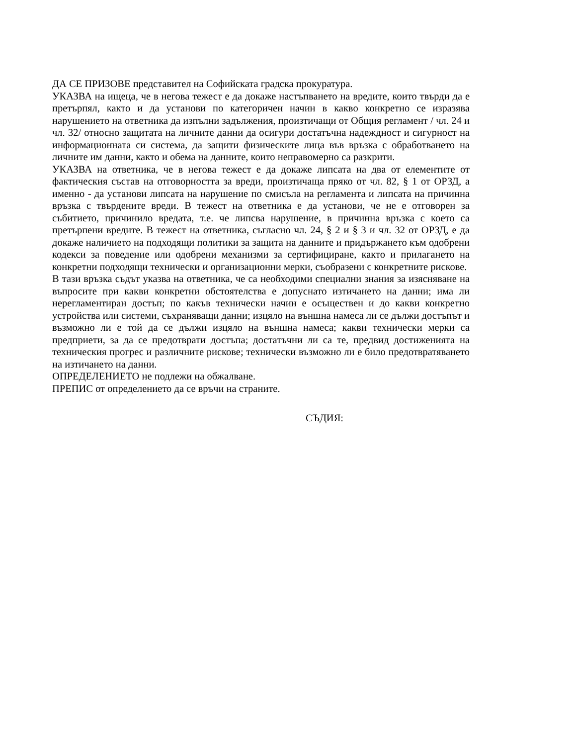ДА СЕ ПРИЗОВЕ представител на Софийската градска прокуратура.
УКАЗВА на ищеца, че в негова тежест е да докаже настъпването на вредите, които твърди да е претърпял, както и да установи по категоричен начин в какво конкретно се изразява нарушението на ответника да изпълни задължения, произтичащи от Общия регламент / чл. 24 и чл. 32/ относно защитата на личните данни да осигури достатъчна надеждност и сигурност на информационната си система, да защити физическите лица във връзка с обработването на личните им данни, както и обема на данните, които неправомерно са разкрити.
УКАЗВА на ответника, че в негова тежест е да докаже липсата на два от елементите от фактическия състав на отговорността за вреди, произтичаща пряко от чл. 82, § 1 от ОРЗД, а именно - да установи липсата на нарушение по смисъла на регламента и липсата на причинна връзка с твърдените вреди. В тежест на ответника е да установи, че не е отговорен за събитието, причинило вредата, т.е. че липсва нарушение, в причинна връзка с което са претърпени вредите. В тежест на ответника, съгласно чл. 24, § 2 и § 3 и чл. 32 от ОРЗД, е да докаже наличието на подходящи политики за защита на данните и придържането към одобрени кодекси за поведение или одобрени механизми за сертифициране, както и прилагането на конкретни подходящи технически и организационни мерки, съобразени с конкретните рискове.
В тази връзка съдът указва на ответника, че са необходими специални знания за изясняване на въпросите при какви конкретни обстоятелства е допуснато изтичането на данни; има ли нерегламентиран достъп; по какъв технически начин е осъществен и до какви конкретно устройства или системи, съхраняващи данни; изцяло на външна намеса ли се дължи достъпът и възможно ли е той да се дължи изцяло на външна намеса; какви технически мерки са предприети, за да се предотврати достъпа; достатъчни ли са те, предвид достиженията на техническия прогрес и различните рискове; технически възможно ли е било предотвратяването на изтичането на данни.
ОПРЕДЕЛЕНИЕТО не подлежи на обжалване.
ПРЕПИС от определението да се връчи на страните.
СЪДИЯ: